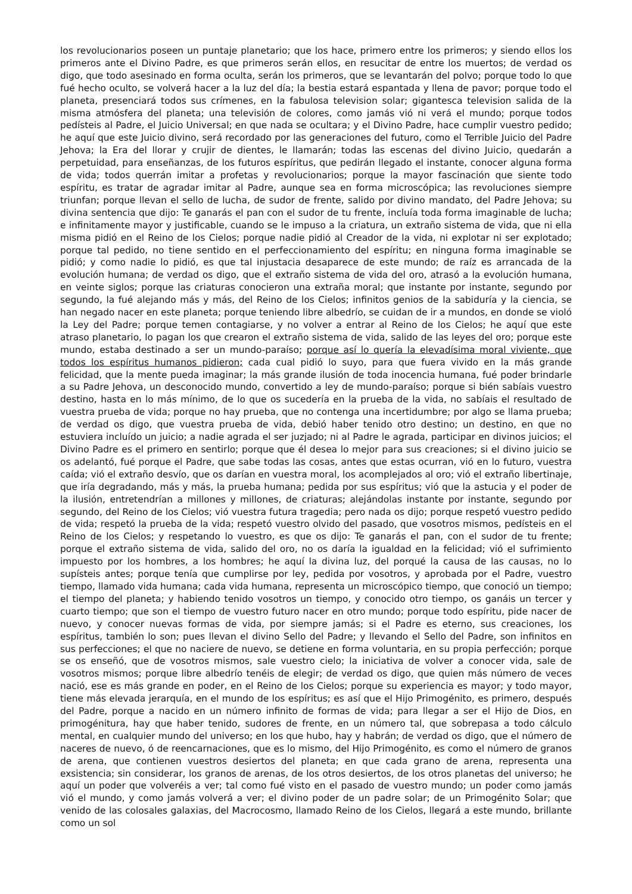los revolucionarios poseen un puntaje planetario; que los hace, primero entre los primeros; y siendo ellos los primeros ante el Divino Padre, es que primeros serán ellos, en resucitar de entre los muertos; de verdad os digo, que todo asesinado en forma oculta, serán los primeros, que se levantarán del polvo; porque todo lo que fué hecho oculto, se volverá hacer a la luz del día; la bestia estará espantada y llena de pavor; porque todo el planeta, presenciará todos sus crímenes, en la fabulosa television solar; gigantesca television salida de la misma atmósfera del planeta; una televisión de colores, como jamás vió ni verá el mundo; porque todos pedísteis al Padre, el Juicio Universal; en que nada se ocultara; y el Divino Padre, hace cumplir vuestro pedido; he aquí que este Juicio divino, será recordado por las generaciones del futuro, como el Terrible Juicio del Padre Jehova; la Era del llorar y crujir de dientes, le llamarán; todas las escenas del divino Juicio, quedarán a perpetuidad, para enseñanzas, de los futuros espíritus, que pedirán llegado el instante, conocer alguna forma de vida; todos querrán imitar a profetas y revolucionarios; porque la mayor fascinación que siente todo espíritu, es tratar de agradar imitar al Padre, aunque sea en forma microscópica; las revoluciones siempre triunfan; porque llevan el sello de lucha, de sudor de frente, salido por divino mandato, del Padre Jehova; su divina sentencia que dijo: Te ganarás el pan con el sudor de tu frente, incluía toda forma imaginable de lucha; e infinitamente mayor y justificable, cuando se le impuso a la criatura, un extraño sistema de vida, que ni ella misma pidió en el Reino de los Cielos; porque nadie pidió al Creador de la vida, ni explotar ni ser explotado; porque tal pedido, no tiene sentido en el perfeccionamiento del espíritu; en ninguna forma imaginable se pidió; y como nadie lo pidió, es que tal injustacia desaparece de este mundo; de raíz es arrancada de la evolución humana; de verdad os digo, que el extraño sistema de vida del oro, atrasó a la evolución humana, en veinte siglos; porque las criaturas conocieron una extraña moral; que instante por instante, segundo por segundo, la fué alejando más y más, del Reino de los Cielos; infinitos genios de la sabiduría y la ciencia, se han negado nacer en este planeta; porque teniendo libre albedrío, se cuidan de ir a mundos, en donde se violó la Ley del Padre; porque temen contagiarse, y no volver a entrar al Reino de los Cielos; he aquí que este atraso planetario, lo pagan los que crearon el extraño sistema de vida, salido de las leyes del oro; porque este mundo, estaba destinado a ser un mundo-paraíso; porque así lo quería la elevadísima moral viviente, que todos los espíritus humanos pidieron; cada cual pidió lo suyo, para que fuera vivido en la más grande felicidad, que la mente pueda imaginar; la más grande ilusión de toda inocencia humana, fué poder brindarle a su Padre Jehova, un desconocido mundo, convertido a ley de mundo-paraíso; porque si bién sabíais vuestro destino, hasta en lo más mínimo, de lo que os sucedería en la prueba de la vida, no sabíais el resultado de vuestra prueba de vida; porque no hay prueba, que no contenga una incertidumbre; por algo se llama prueba; de verdad os digo, que vuestra prueba de vida, debió haber tenido otro destino; un destino, en que no estuviera incluído un juicio; a nadie agrada el ser juzjado; ni al Padre le agrada, participar en divinos juicios; el Divino Padre es el primero en sentirlo; porque que él desea lo mejor para sus creaciones; si el divino juicio se os adelantó, fué porque el Padre, que sabe todas las cosas, antes que estas ocurran, vió en lo futuro, vuestra caída; vió el extraño desvío, que os darían en vuestra moral, los acomplejados al oro; vió el extraño libertinaje, que iría degradando, más y más, la prueba humana; pedida por sus espíritus; vió que la astucia y el poder de la ilusión, entretendrían a millones y millones, de criaturas; alejándolas instante por instante, segundo por segundo, del Reino de los Cielos; vió vuestra futura tragedia; pero nada os dijo; porque respetó vuestro pedido de vida; respetó la prueba de la vida; respetó vuestro olvido del pasado, que vosotros mismos, pedísteis en el Reino de los Cielos; y respetando lo vuestro, es que os dijo: Te ganarás el pan, con el sudor de tu frente; porque el extraño sistema de vida, salido del oro, no os daría la igualdad en la felicidad; vió el sufrimiento impuesto por los hombres, a los hombres; he aquí la divina luz, del porqué la causa de las causas, no lo supísteis antes; porque tenía que cumplirse por ley, pedida por vosotros, y aprobada por el Padre, vuestro tiempo, llamado vida humana; cada vida humana, representa un microscópico tiempo, que conoció un tiempo; el tiempo del planeta; y habiendo tenido vosotros un tiempo, y conocido otro tiempo, os ganáis un tercer y cuarto tiempo; que son el tiempo de vuestro futuro nacer en otro mundo; porque todo espíritu, pide nacer de nuevo, y conocer nuevas formas de vida, por siempre jamás; si el Padre es eterno, sus creaciones, los espíritus, también lo son; pues llevan el divino Sello del Padre; y llevando el Sello del Padre, son infinitos en sus perfecciones; el que no naciere de nuevo, se detiene en forma voluntaria, en su propia perfección; porque se os enseñó, que de vosotros mismos, sale vuestro cielo; la iniciativa de volver a conocer vida, sale de vosotros mismos; porque libre albedrío tenéis de elegir; de verdad os digo, que quien más número de veces nació, ese es más grande en poder, en el Reino de los Cielos; porque su experiencia es mayor; y todo mayor, tiene más elevada jerarquía, en el mundo de los espíritus; es así que el Hijo Primogénito, es primero, después del Padre, porque a nacido en un número infinito de formas de vida; para llegar a ser el Hijo de Dios, en primogénitura, hay que haber tenido, sudores de frente, en un número tal, que sobrepasa a todo cálculo mental, en cualquier mundo del universo; en los que hubo, hay y habrán; de verdad os digo, que el número de naceres de nuevo, ó de reencarnaciones, que es lo mismo, del Hijo Primogénito, es como el número de granos de arena, que contienen vuestros desiertos del planeta; en que cada grano de arena, representa una exsistencia; sin considerar, los granos de arenas, de los otros desiertos, de los otros planetas del universo; he aquí un poder que volveréis a ver; tal como fué visto en el pasado de vuestro mundo; un poder como jamás vió el mundo, y como jamás volverá a ver; el divino poder de un padre solar; de un Primogénito Solar; que venido de las colosales galaxias, del Macrocosmo, llamado Reino de los Cielos, llegará a este mundo, brillante como un sol